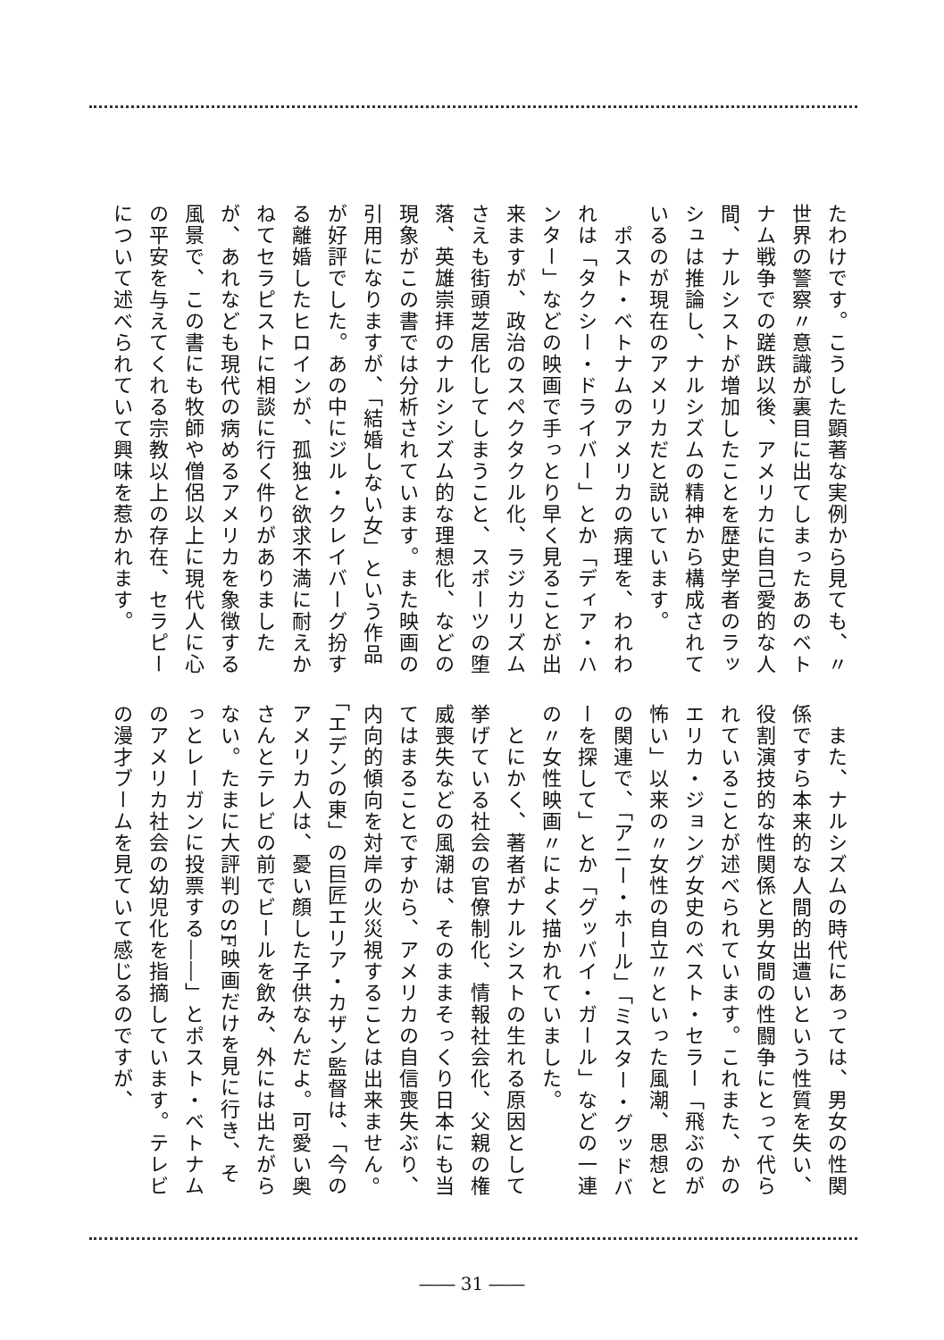たわけです。こうした顕著な実例から見ても、〃世界の警察〃意識が裏目に出てしまったあのベトナム戦争での蹉跌以後、アメリカに自己愛的な人間、ナルシストが増加したことを歴史学者のラッシュは推論し、ナルシズムの精神から構成されているのが現在のアメリカだと説いています。
　ポスト・ベトナムのアメリカの病理を、われわれは「タクシー・ドライバー」とか「ディア・ハンター」などの映画で手っとり早く見ることが出来ますが、政治のスペクタクル化、ラジカリズムさえも街頭芝居化してしまうこと、スポーツの堕落、英雄崇拝のナルシシズム的な理想化、などの現象がこの書では分析されています。また映画の引用になりますが、「結婚しない女」という作品が好評でした。あの中にジル・クレイバーグ扮する離婚したヒロインが、孤独と欲求不満に耐えかねてセラピストに相談に行く件りがありましたが、あれなども現代の病めるアメリカを象徴する風景で、この書にも牧師や僧侶以上に現代人に心の平安を与えてくれる宗教以上の存在、セラピーについて述べられていて興味を惹かれます。
　また、ナルシズムの時代にあっては、男女の性関係ですら本来的な人間的出遭いという性質を失い、役割演技的な性関係と男女間の性闘争にとって代られていることが述べられています。これまた、かのエリカ・ジョング女史のベスト・セラー「飛ぶのが怖い」以来の〃女性の自立〃といった風潮、思想との関連で、「アニー・ホール」「ミスター・グッドバーを探して」とか「グッバイ・ガール」などの一連の〃女性映画〃によく描かれていました。
　とにかく、著者がナルシストの生れる原因として挙げている社会の官僚制化、情報社会化、父親の権威喪失などの風潮は、そのままそっくり日本にも当てはまることですから、アメリカの自信喪失ぶり、内向的傾向を対岸の火災視することは出来ません。「エデンの東」の巨匠エリア・カザン監督は、「今のアメリカ人は、憂い顔した子供なんだよ。可愛い奥さんとテレビの前でビールを飲み、外には出たがらない。たまに大評判のSF映画だけを見に行き、そっとレーガンに投票する――」とポスト・ベトナムのアメリカ社会の幼児化を指摘しています。テレビの漫才ブームを見ていて感じるのですが、
―― 31 ――